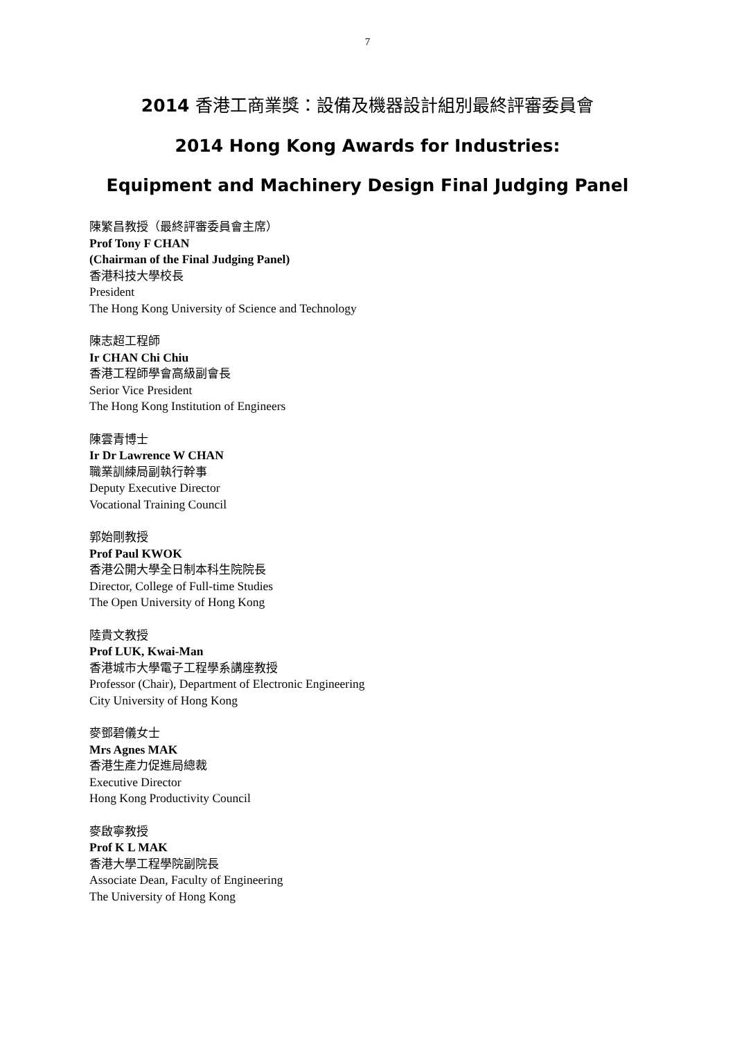7
2014 香港工商業獎：設備及機器設計組別最終評審委員會
2014 Hong Kong Awards for Industries:
Equipment and Machinery Design Final Judging Panel
陳繁昌教授（最終評審委員會主席）
Prof Tony F CHAN
(Chairman of the Final Judging Panel)
香港科技大學校長
President
The Hong Kong University of Science and Technology
陳志超工程師
Ir CHAN Chi Chiu
香港工程師學會高級副會長
Serior Vice President
The Hong Kong Institution of Engineers
陳雲青博士
Ir Dr Lawrence W CHAN
職業訓練局副執行幹事
Deputy Executive Director
Vocational Training Council
郭始剛教授
Prof Paul KWOK
香港公開大學全日制本科生院院長
Director, College of Full-time Studies
The Open University of Hong Kong
陸貴文教授
Prof LUK, Kwai-Man
香港城市大學電子工程學系講座教授
Professor (Chair), Department of Electronic Engineering
City University of Hong Kong
麥鄧碧儀女士
Mrs Agnes MAK
香港生產力促進局總裁
Executive Director
Hong Kong Productivity Council
麥啟寧教授
Prof K L MAK
香港大學工程學院副院長
Associate Dean, Faculty of Engineering
The University of Hong Kong